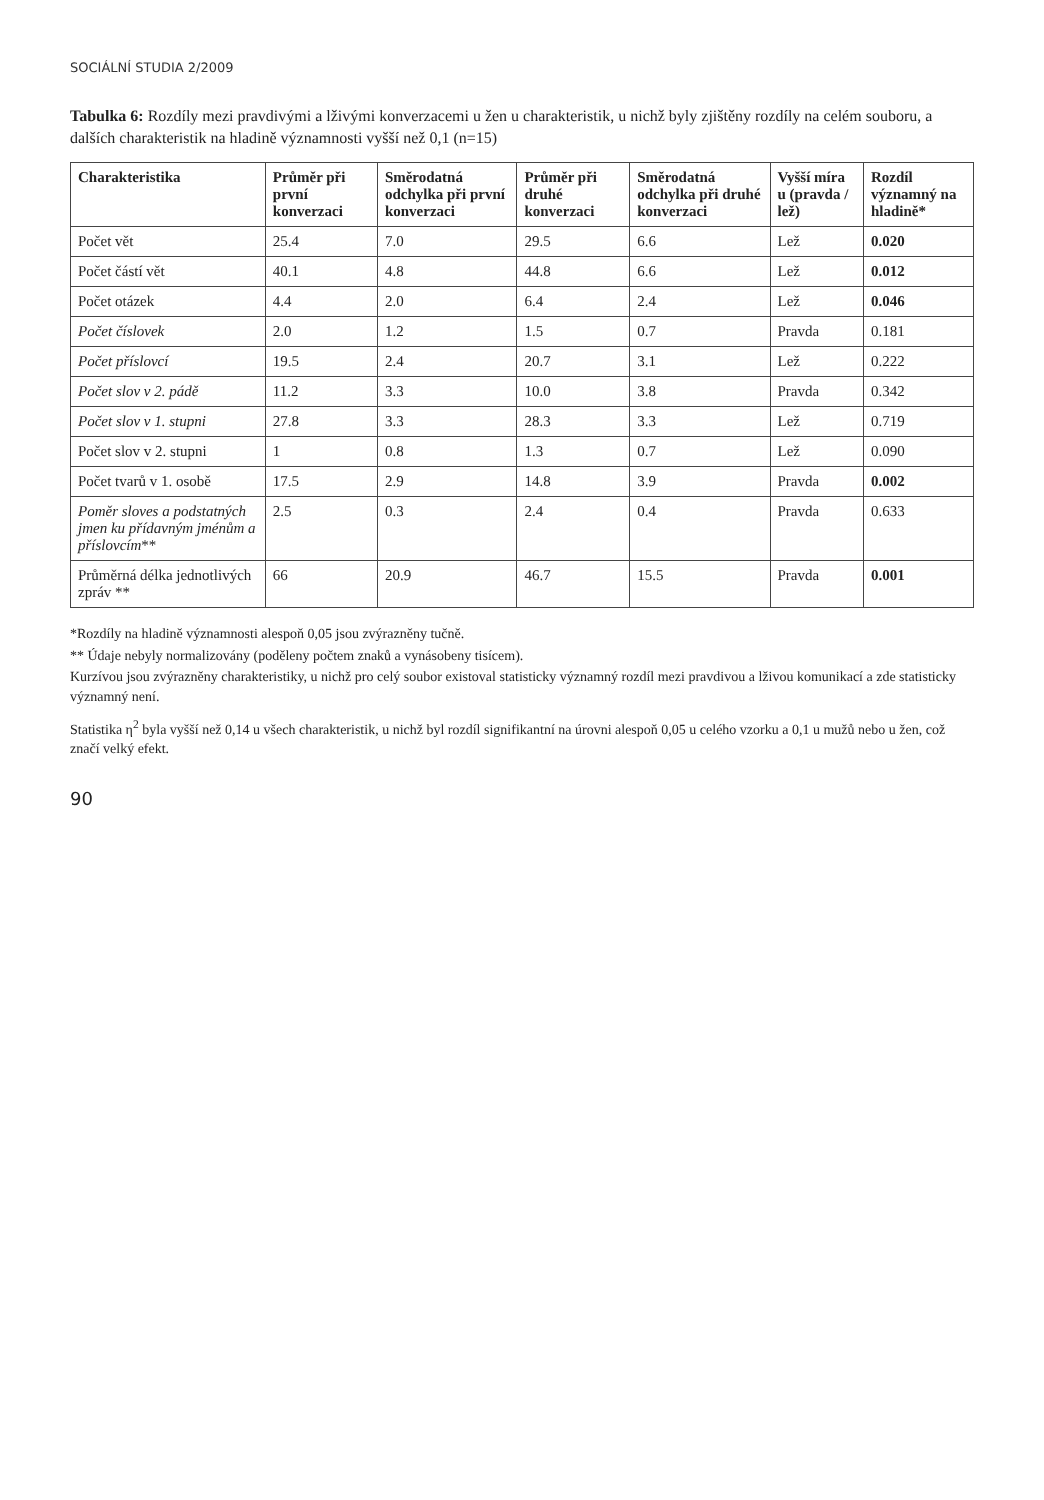SOCIÁLNÍ STUDIA 2/2009
Tabulka 6: Rozdíly mezi pravdivými a lživými konverzacemi u žen u charakteristik, u nichž byly zjištěny rozdíly na celém souboru, a dalších charakteristik na hladině významnosti vyšší než 0,1 (n=15)
| Charakteristika | Průměr při první konverzaci | Směrodatná odchylka při první konverzaci | Průměr při druhé konverzaci | Směrodatná odchylka při druhé konverzaci | Vyšší míra u (pravda / lež) | Rozdíl významný na hladině* |
| --- | --- | --- | --- | --- | --- | --- |
| Počet vět | 25.4 | 7.0 | 29.5 | 6.6 | Lež | 0.020 |
| Počet částí vět | 40.1 | 4.8 | 44.8 | 6.6 | Lež | 0.012 |
| Počet otázek | 4.4 | 2.0 | 6.4 | 2.4 | Lež | 0.046 |
| Počet číslovek | 2.0 | 1.2 | 1.5 | 0.7 | Pravda | 0.181 |
| Počet příslovcí | 19.5 | 2.4 | 20.7 | 3.1 | Lež | 0.222 |
| Počet slov v 2. pádě | 11.2 | 3.3 | 10.0 | 3.8 | Pravda | 0.342 |
| Počet slov v 1. stupni | 27.8 | 3.3 | 28.3 | 3.3 | Lež | 0.719 |
| Počet slov v 2. stupni | 1 | 0.8 | 1.3 | 0.7 | Lež | 0.090 |
| Počet tvarů v 1. osobě | 17.5 | 2.9 | 14.8 | 3.9 | Pravda | 0.002 |
| Poměr sloves a podstatných jmen ku přídavným jménům a příslovcím ** | 2.5 | 0.3 | 2.4 | 0.4 | Pravda | 0.633 |
| Průměrná délka jednotlivých zpráv ** | 66 | 20.9 | 46.7 | 15.5 | Pravda | 0.001 |
*Rozdíly na hladině významnosti alespoň 0,05 jsou zvýrazněny tučně.
** Údaje nebyly normalizovány (poděleny počtem znaků a vynásobeny tisícem).
Kurzívou jsou zvýrazněny charakteristiky, u nichž pro celý soubor existoval statisticky významný rozdíl mezi pravdivou a lživou komunikací a zde statisticky významný není.
Statistika η<sup>2</sup> byla vyšší než 0,14 u všech charakteristik, u nichž byl rozdíl signifikantní na úrovni alespoň 0,05 u celého vzorku a 0,1 u mužů nebo u žen, což značí velký efekt.
90